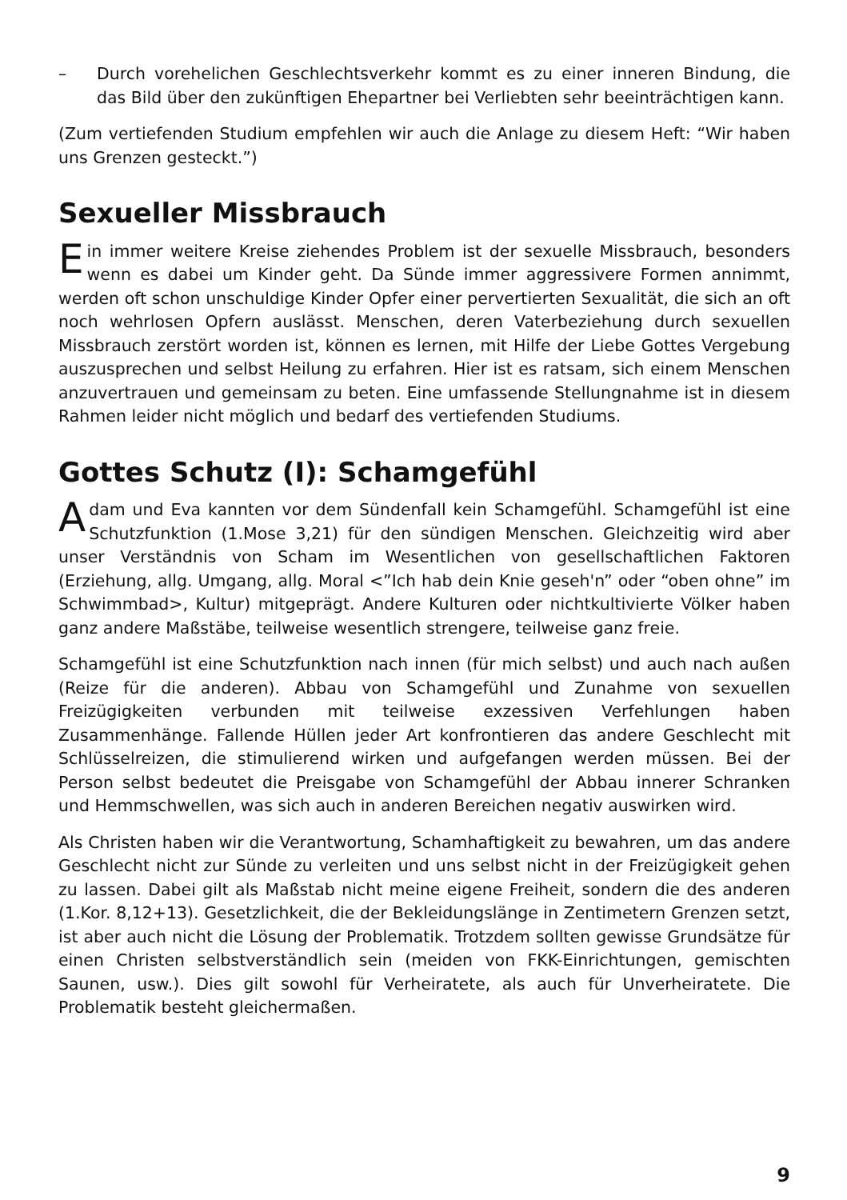– Durch vorehelichen Geschlechtsverkehr kommt es zu einer inneren Bindung, die das Bild über den zukünftigen Ehepartner bei Verliebten sehr beeinträchtigen kann.
(Zum vertiefenden Studium empfehlen wir auch die Anlage zu diesem Heft: “Wir haben uns Grenzen gesteckt.”)
Sexueller Missbrauch
Ein immer weitere Kreise ziehendes Problem ist der sexuelle Missbrauch, besonders wenn es dabei um Kinder geht. Da Sünde immer aggressivere Formen annimmt, werden oft schon unschuldige Kinder Opfer einer pervertierten Sexualität, die sich an oft noch wehrlosen Opfern auslässt. Menschen, deren Vaterbeziehung durch sexuellen Missbrauch zerstört worden ist, können es lernen, mit Hilfe der Liebe Gottes Vergebung auszusprechen und selbst Heilung zu erfahren. Hier ist es ratsam, sich einem Menschen anzuvertrauen und gemeinsam zu beten. Eine umfassende Stellungnahme ist in diesem Rahmen leider nicht möglich und bedarf des vertiefenden Studiums.
Gottes Schutz (I): Schamgefühl
Adam und Eva kannten vor dem Sündenfall kein Schamgefühl. Schamgefühl ist eine Schutzfunktion (1.Mose 3,21) für den sündigen Menschen. Gleichzeitig wird aber unser Verständnis von Scham im Wesentlichen von gesellschaftlichen Faktoren (Erziehung, allg. Umgang, allg. Moral <”Ich hab dein Knie geseh'n” oder “oben ohne” im Schwimmbad>, Kultur) mitgeprägt. Andere Kulturen oder nichtkultivierte Völker haben ganz andere Maßstäbe, teilweise wesentlich strengere, teilweise ganz freie.
Schamgefühl ist eine Schutzfunktion nach innen (für mich selbst) und auch nach außen (Reize für die anderen). Abbau von Schamgefühl und Zunahme von sexuellen Freizügigkeiten verbunden mit teilweise exzessiven Verfehlungen haben Zusammenhänge. Fallende Hüllen jeder Art konfrontieren das andere Geschlecht mit Schlüsselreizen, die stimulierend wirken und aufgefangen werden müssen. Bei der Person selbst bedeutet die Preisgabe von Schamgefühl der Abbau innerer Schranken und Hemmschwellen, was sich auch in anderen Bereichen negativ auswirken wird.
Als Christen haben wir die Verantwortung, Schamhaftigkeit zu bewahren, um das andere Geschlecht nicht zur Sünde zu verleiten und uns selbst nicht in der Freizügigkeit gehen zu lassen. Dabei gilt als Maßstab nicht meine eigene Freiheit, sondern die des anderen (1.Kor. 8,12+13). Gesetzlichkeit, die der Bekleidungslänge in Zentimetern Grenzen setzt, ist aber auch nicht die Lösung der Problematik. Trotzdem sollten gewisse Grundsätze für einen Christen selbstverständlich sein (meiden von FKK-Einrichtungen, gemischten Saunen, usw.). Dies gilt sowohl für Verheiratete, als auch für Unverheiratete. Die Problematik besteht gleichermaßen.
9